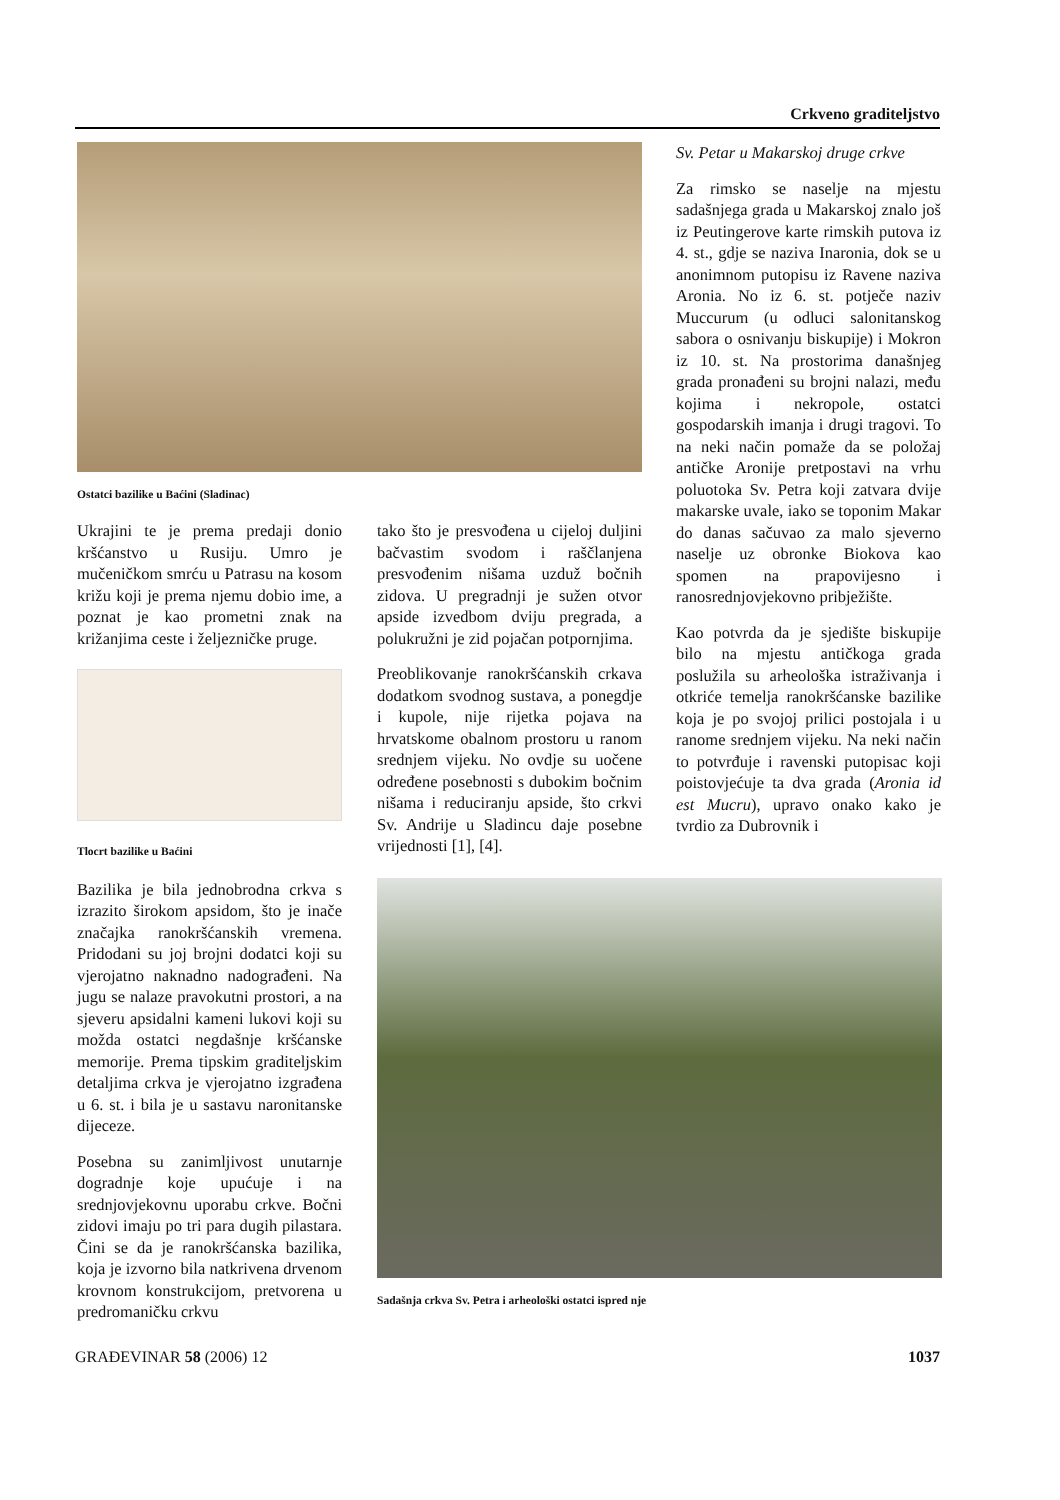Crkveno graditeljstvo
Ostatci bazilike u Baćini (Sladinac)
Ukrajini te je prema predaji donio kršćanstvo u Rusiju. Umro je mučeničkom smrću u Patrasu na kosom križu koji je prema njemu dobio ime, a poznat je kao prometni znak na križanjima ceste i željezničke pruge.
Tlocrt bazilike u Baćini
Bazilika je bila jednobrodna crkva s izrazito širokom apsidom, što je inače značajka ranokršćanskih vremena. Pridodani su joj brojni dodatci koji su vjerojatno naknadno nadograđeni. Na jugu se nalaze pravokutni prostori, a na sjeveru apsidalni kameni lukovi koji su možda ostatci negdašnje kršćanske memorije. Prema tipskim graditeljskim detaljima crkva je vjerojatno izgrađena u 6. st. i bila je u sastavu naronitanske dijeceze.
Posebna su zanimljivost unutarnje dogradnje koje upućuje i na srednjovjekovnu uporabu crkve. Bočni zidovi imaju po tri para dugih pilastara. Čini se da je ranokršćanska bazilika, koja je izvorno bila natkrivena drvenom krovnom konstrukcijom, pretvorena u predromaničku crkvu
tako što je presvođena u cijeloj duljini bačvastim svodom i raščlanjena presvođenim nišama uzduž bočnih zidova. U pregradnji je sužen otvor apside izvedbom dviju pregrada, a polukružni je zid pojačan potpornjima.
Preoblikovanje ranokršćanskih crkava dodatkom svodnog sustava, a ponegdje i kupole, nije rijetka pojava na hrvatskome obalnom prostoru u ranom srednjem vijeku. No ovdje su uočene određene posebnosti s dubokim bočnim nišama i reduciranju apside, što crkvi Sv. Andrije u Sladincu daje posebne vrijednosti [1], [4].
Sv. Petar u Makarskoj druge crkve
Za rimsko se naselje na mjestu sadašnjega grada u Makarskoj znalo još iz Peutingerove karte rimskih putova iz 4. st., gdje se naziva Inaronia, dok se u anonimnom putopisu iz Ravene naziva Aronia. No iz 6. st. potječe naziv Muccurum (u odluci salonitanskog sabora o osnivanju biskupije) i Mokron iz 10. st. Na prostorima današnjeg grada pronađeni su brojni nalazi, među kojima i nekropole, ostatci gospodarskih imanja i drugi tragovi. To na neki način pomaže da se položaj antičke Aronije pretpostavi na vrhu poluotoka Sv. Petra koji zatvara dvije makarske uvale, iako se toponim Makar do danas sačuvao za malo sjeverno naselje uz obronke Biokova kao spomen na prapovijesno i ranosrednjovjekovno pribježište.
Kao potvrda da je sjedište biskupije bilo na mjestu antičkoga grada poslužila su arheološka istraživanja i otkriće temelja ranokršćanske bazilike koja je po svojoj prilici postojala i u ranome srednjem vijeku. Na neki način to potvrđuje i ravenski putopisac koji poistovjećuje ta dva grada (Aronia id est Mucru), upravo onako kako je tvrdio za Dubrovnik i
Sadašnja crkva Sv. Petra i arheološki ostatci ispred nje
GRAĐEVINAR 58 (2006) 12 1037